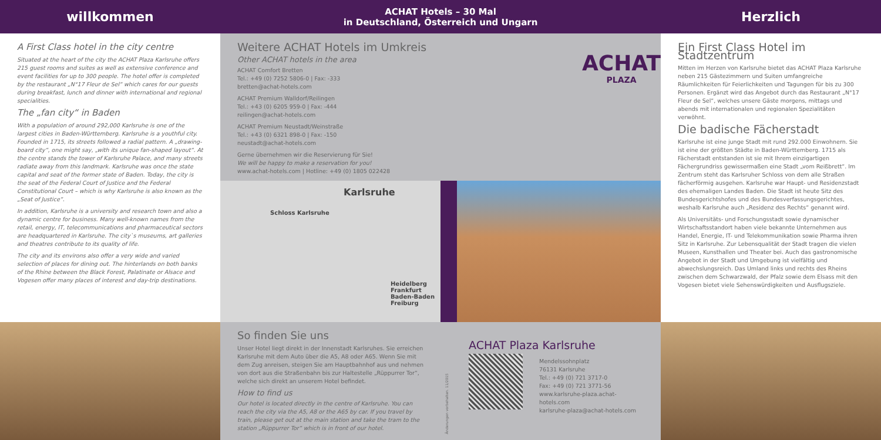willkommen
ACHAT Hotels – 30 Mal
in Deutschland, Österreich und Ungarn
Herzlich
A First Class hotel in the city centre
Situated at the heart of the city the ACHAT Plaza Karlsruhe offers 215 guest rooms and suites as well as extensive conference and event facilities for up to 300 people. The hotel offer is completed by the restaurant „N°17 Fleur de Sel“ which cares for our guests during breakfast, lunch and dinner with international and regional specialities.
The „fan city“ in Baden
With a population of around 292,000 Karlsruhe is one of the largest cities in Baden-Württemberg. Karlsruhe is a youthful city. Founded in 1715, its streets followed a radial pattern. A „drawing-board city“, one might say, „with its unique fan-shaped layout“. At the centre stands the tower of Karlsruhe Palace, and many streets radiate away from this landmark. Karlsruhe was once the state capital and seat of the former state of Baden. Today, the city is the seat of the Federal Court of Justice and the Federal Constitutional Court – which is why Karlsruhe is also known as the „Seat of Justice“.
In addition, Karlsruhe is a university and research town and also a dynamic centre for business. Many well-known names from the retail, energy, IT, telecommunications and pharmaceutical sectors are headquartered in Karlsruhe. The city`s museums, art galleries and theatres contribute to its quality of life.
The city and its environs also offer a very wide and varied selection of places for dining out. The hinterlands on both banks of the Rhine between the Black Forest, Palatinate or Alsace and Vogesen offer many places of interest and day-trip destinations.
Weitere ACHAT Hotels im Umkreis
Other ACHAT hotels in the area
ACHAT Comfort Bretten
Tel.: +49 (0) 7252 5806-0 | Fax: -333
bretten@achat-hotels.com
ACHAT Premium Walldorf/Reilingen
Tel.: +43 (0) 6205 959-0 | Fax: -444
reilingen@achat-hotels.com
ACHAT Premium Neustadt/Weinstraße
Tel.: +43 (0) 6321 898-0 | Fax: -150
neustadt@achat-hotels.com
Gerne übernehmen wir die Reservierung für Sie!
We will be happy to make a reservation for you!
www.achat-hotels.com | Hotline: +49 (0) 1805 022428
ACHAT
PLAZA
Karlsruhe
Schloss Karlsruhe
Heidelberg Frankfurt
Baden-Baden Freiburg
So finden Sie uns
Unser Hotel liegt direkt in der Innenstadt Karlsruhes. Sie erreichen Karlsruhe mit dem Auto über die A5, A8 oder A65. Wenn Sie mit dem Zug anreisen, steigen Sie am Hauptbahnhof aus und nehmen von dort aus die Straßenbahn bis zur Haltestelle „Rüppurrer Tor“, welche sich direkt an unserem Hotel befindet.
How to find us
Our hotel is located directly in the centre of Karlsruhe. You can reach the city via the A5, A8 or the A65 by car. If you travel by train, please get out at the main station and take the tram to the station „Rüppurrer Tor“ which is in front of our hotel.
Änderungen vorbehalten. 11/2015
ACHAT Plaza Karlsruhe
Mendelssohnplatz
76131 Karlsruhe
Tel.: +49 (0) 721 3717-0
Fax: +49 (0) 721 3771-56
www.karlsruhe-plaza.achat-hotels.com
karlsruhe-plaza@achat-hotels.com
Ein First Class Hotel im Stadtzentrum
Mitten im Herzen von Karlsruhe bietet das ACHAT Plaza Karlsruhe neben 215 Gästezimmern und Suiten umfangreiche Räumlichkeiten für Feierlichkeiten und Tagungen für bis zu 300 Personen. Ergänzt wird das Angebot durch das Restaurant „N°17 Fleur de Sel“, welches unsere Gäste morgens, mittags und abends mit internationalen und regionalen Spezialitäten verwöhnt.
Die badische Fächerstadt
Karlsruhe ist eine junge Stadt mit rund 292.000 Einwohnern. Sie ist eine der größten Städte in Baden-Württemberg. 1715 als Fächerstadt entstanden ist sie mit Ihrem einzigartigen Fächergrundriss gewissermaßen eine Stadt „vom Reißbrett“. Im Zentrum steht das Karlsruher Schloss von dem alle Straßen fächerförmig ausgehen. Karlsruhe war Haupt- und Residenzstadt des ehemaligen Landes Baden. Die Stadt ist heute Sitz des Bundesgerichtshofes und des Bundesverfassungsgerichtes, weshalb Karlsruhe auch „Residenz des Rechts“ genannt wird.
Als Universitäts- und Forschungsstadt sowie dynamischer Wirtschaftsstandort haben viele bekannte Unternehmen aus Handel, Energie, IT- und Telekommunikation sowie Pharma ihren Sitz in Karlsruhe. Zur Lebensqualität der Stadt tragen die vielen Museen, Kunsthallen und Theater bei. Auch das gastronomische Angebot in der Stadt und Umgebung ist vielfältig und abwechslungsreich. Das Umland links und rechts des Rheins zwischen dem Schwarzwald, der Pfalz sowie dem Elsass mit den Vogesen bietet viele Sehenswürdigkeiten und Ausflugsziele.